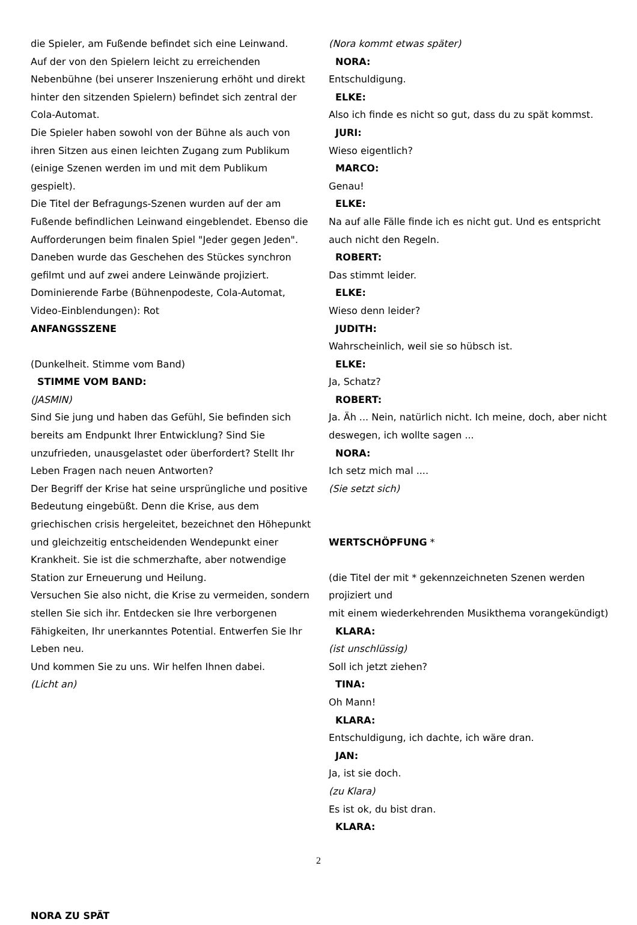die Spieler, am Fußende befindet sich eine Leinwand.
Auf der von den Spielern leicht zu erreichenden Nebenbühne (bei unserer Inszenierung erhöht und direkt hinter den sitzenden Spielern) befindet sich zentral der Cola-Automat.
Die Spieler haben sowohl von der Bühne als auch von ihren Sitzen aus einen leichten Zugang zum Publikum (einige Szenen werden im und mit dem Publikum gespielt).
Die Titel der Befragungs-Szenen wurden auf der am Fußende befindlichen Leinwand eingeblendet. Ebenso die Aufforderungen beim finalen Spiel "Jeder gegen Jeden".
Daneben wurde das Geschehen des Stückes synchron gefilmt und auf zwei andere Leinwände projiziert.
Dominierende Farbe (Bühnenpodeste, Cola-Automat, Video-Einblendungen): Rot
ANFANGSSZENE
(Dunkelheit. Stimme vom Band)
STIMME VOM BAND:
(JASMIN)
Sind Sie jung und haben das Gefühl, Sie befinden sich bereits am Endpunkt Ihrer Entwicklung? Sind Sie unzufrieden, unausgelastet oder überfordert? Stellt Ihr Leben Fragen nach neuen Antworten?
Der Begriff der Krise hat seine ursprüngliche und positive Bedeutung eingebüßt. Denn die Krise, aus dem griechischen crisis hergeleitet, bezeichnet den Höhepunkt und gleichzeitig entscheidenden Wendepunkt einer Krankheit. Sie ist die schmerzhafte, aber notwendige Station zur Erneuerung und Heilung.
Versuchen Sie also nicht, die Krise zu vermeiden, sondern stellen Sie sich ihr. Entdecken sie Ihre verborgenen Fähigkeiten, Ihr unerkanntes Potential. Entwerfen Sie Ihr Leben neu.
Und kommen Sie zu uns. Wir helfen Ihnen dabei.
(Licht an)
NORA ZU SPÄT
(Nora kommt etwas später)
NORA:
Entschuldigung.
ELKE:
Also ich finde es nicht so gut, dass du zu spät kommst.
JURI:
Wieso eigentlich?
MARCO:
Genau!
ELKE:
Na auf alle Fälle finde ich es nicht gut. Und es entspricht auch nicht den Regeln.
ROBERT:
Das stimmt leider.
ELKE:
Wieso denn leider?
JUDITH:
Wahrscheinlich, weil sie so hübsch ist.
ELKE:
Ja, Schatz?
ROBERT:
Ja. Äh ... Nein, natürlich nicht. Ich meine, doch, aber nicht deswegen, ich wollte sagen ...
NORA:
Ich setz mich mal ....
(Sie setzt sich)
WERTSCHÖPFUNG *
(die Titel der mit * gekennzeichneten Szenen werden projiziert und
mit einem wiederkehrenden Musikthema vorangekündigt)
KLARA:
(ist unschlüssig)
Soll ich jetzt ziehen?
TINA:
Oh Mann!
KLARA:
Entschuldigung, ich dachte, ich wäre dran.
JAN:
Ja, ist sie doch.
(zu Klara)
Es ist ok, du bist dran.
KLARA:
2